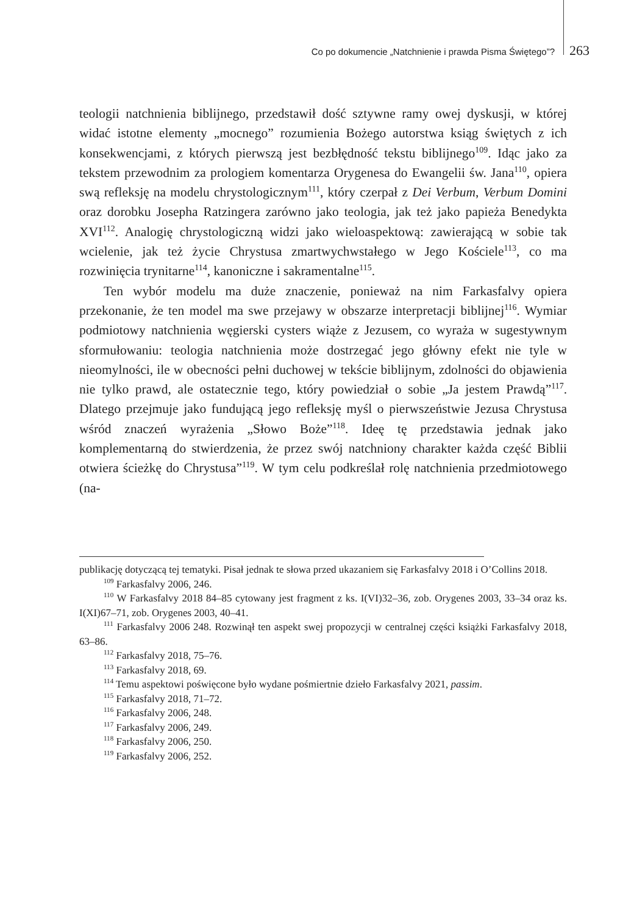Co po dokumencie „Natchnienie i prawda Pisma Świętego”? 263
teologii natchnienia biblijnego, przedstawił dość sztywne ramy owej dyskusji, w której widać istotne elementy „mocnego” rozumienia Bożego autorstwa ksiąg świętych z ich konsekwencjami, z których pierwszą jest bezbłędność tekstu biblijnego<sup>109</sup>. Idąc jako za tekstem przewodnim za prologiem komentarza Orygenesa do Ewangelii św. Jana<sup>110</sup>, opiera swą refleksję na modelu chrystologicznym<sup>111</sup>, który czerpał z Dei Verbum, Verbum Domini oraz dorobku Josepha Ratzingera zarówno jako teologia, jak też jako papieża Benedykta XVI<sup>112</sup>. Analogię chrystologiczną widzi jako wieloaspektową: zawierającą w sobie tak wcielenie, jak też życie Chrystusa zmartwychwstałego w Jego Kościele<sup>113</sup>, co ma rozwinięcia trynitarne<sup>114</sup>, kanoniczne i sakramentalne<sup>115</sup>.
Ten wybór modelu ma duże znaczenie, ponieważ na nim Farkasfalvy opiera przekonanie, że ten model ma swe przejawy w obszarze interpretacji biblijnej<sup>116</sup>. Wymiar podmiotowy natchnienia węgierski cysters wiąże z Jezusem, co wyraża w sugestywnym sformułowaniu: teologia natchnienia może dostrzegać jego główny efekt nie tyle w nieomylności, ile w obecności pełni duchowej w tekście biblijnym, zdolności do objawienia nie tylko prawd, ale ostatecznie tego, który powiedział o sobie „Ja jestem Prawdą”<sup>117</sup>. Dlatego przejmuje jako fundującą jego refleksję myśl o pierwszeństwie Jezusa Chrystusa wśród znaczeń wyrażenia „Słowo Boże”<sup>118</sup>. Ideę tę przedstawia jednak jako komplementarną do stwierdzenia, że przez swój natchniony charakter każda część Biblii otwiera ścieżkę do Chrystusa”<sup>119</sup>. W tym celu podkreślał rolę natchnienia przedmiotowego (na-
publikację dotyczącą tej tematyki. Pisał jednak te słowa przed ukazaniem się Farkasfalvy 2018 i O’Collins 2018.
<sup>109</sup> Farkasfalvy 2006, 246.
<sup>110</sup> W Farkasfalvy 2018 84–85 cytowany jest fragment z ks. I(VI)32–36, zob. Orygenes 2003, 33–34 oraz ks. I(XI)67–71, zob. Orygenes 2003, 40–41.
<sup>111</sup> Farkasfalvy 2006 248. Rozwinął ten aspekt swej propozycji w centralnej części książki Farkasfalvy 2018, 63–86.
<sup>112</sup> Farkasfalvy 2018, 75–76.
<sup>113</sup> Farkasfalvy 2018, 69.
<sup>114</sup> Temu aspektowi poświęcone było wydane pośmiertnie dzieło Farkasfalvy 2021, passim.
<sup>115</sup> Farkasfalvy 2018, 71–72.
<sup>116</sup> Farkasfalvy 2006, 248.
<sup>117</sup> Farkasfalvy 2006, 249.
<sup>118</sup> Farkasfalvy 2006, 250.
<sup>119</sup> Farkasfalvy 2006, 252.